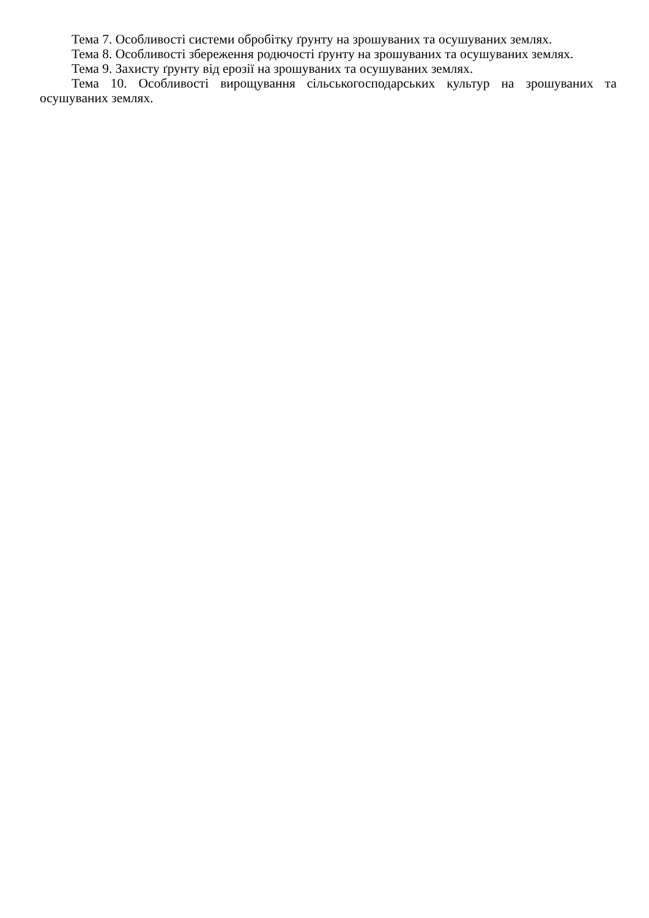Тема 7. Особливості системи обробітку ґрунту на зрошуваних та осушуваних землях.
Тема 8. Особливості збереження родючості ґрунту на зрошуваних та осушуваних землях.
Тема 9. Захисту ґрунту від ерозії на зрошуваних та осушуваних землях.
Тема 10. Особливості вирощування сільськогосподарських культур на зрошуваних та осушуваних землях.